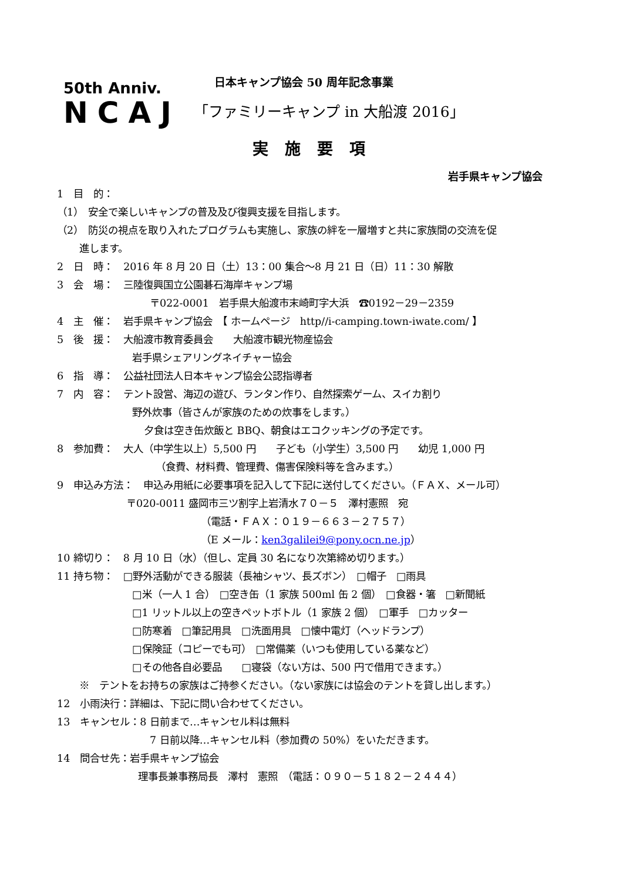50th Anniv.
NCAJ
日本キャンプ協会 50 周年記念事業
「ファミリーキャンプ in 大船渡 2016」
実施要項
岩手県キャンプ協会
1　目　的：
（1）　安全で楽しいキャンプの普及及び復興支援を目指します。
（2）　防災の視点を取り入れたプログラムも実施し、家族の絆を一層増すと共に家族間の交流を促
進します。
2　日　時：　2016 年 8 月 20 日（土）13：00 集合～8 月 21 日（日）11：30 解散
3　会　場：　三陸復興国立公園碁石海岸キャンプ場
〒022-0001　岩手県大船渡市末崎町字大浜　☎0192－29－2359
4　主　催：　岩手県キャンプ協会　【 ホームページ　http//i-camping.town-iwate.com/ 】
5　後　援：　大船渡市教育委員会　　大船渡市観光物産協会
岩手県シェアリングネイチャー協会
6　指　導：　公益社団法人日本キャンプ協会公認指導者
7　内　容：　テント設営、海辺の遊び、ランタン作り、自然探索ゲーム、スイカ割り
野外炊事（皆さんが家族のための炊事をします。）
夕食は空き缶炊飯と BBQ、朝食はエコクッキングの予定です。
8　参加費：　大人（中学生以上）5,500 円　　子ども（小学生）3,500 円　　幼児 1,000 円
（食費、材料費、管理費、傷害保険料等を含みます。）
9　申込み方法：　申込み用紙に必要事項を記入して下記に送付してください。（ＦＡＸ、メール可）
〒020-0011 盛岡市三ツ割字上岩清水７０－５　澤村憲照　宛
（電話・ＦＡＸ：０１９－６６３－２７５７）
（E メール：ken3galilei9@pony.ocn.ne.jp）
10 締切り：　8 月 10 日（水）（但し、定員 30 名になり次第締め切ります。）
11 持ち物：　□野外活動ができる服装（長袖シャツ、長ズボン）　□帽子　□雨具
□米（一人 1 合）　□空き缶（1 家族 500ml 缶 2 個）　□食器・箸　□新聞紙
□1 リットル以上の空きペットボトル（1 家族 2 個）　□軍手　□カッター
□防寒着　□筆記用具　□洗面用具　□懐中電灯（ヘッドランプ）
□保険証（コピーでも可）　□常備薬（いつも使用している薬など）
□その他各自必要品　　□寝袋（ない方は、500 円で借用できます。）
※　テントをお持ちの家族はご持参ください。（ない家族には協会のテントを貸し出します。）
12　小雨決行：詳細は、下記に問い合わせてください。
13　キャンセル：8 日前まで…キャンセル料は無料
7 日前以降…キャンセル料（参加費の 50%）をいただきます。
14　問合せ先：岩手県キャンプ協会
理事長兼事務局長　澤村　憲照　（電話：０９０－５１８２－２４４４）